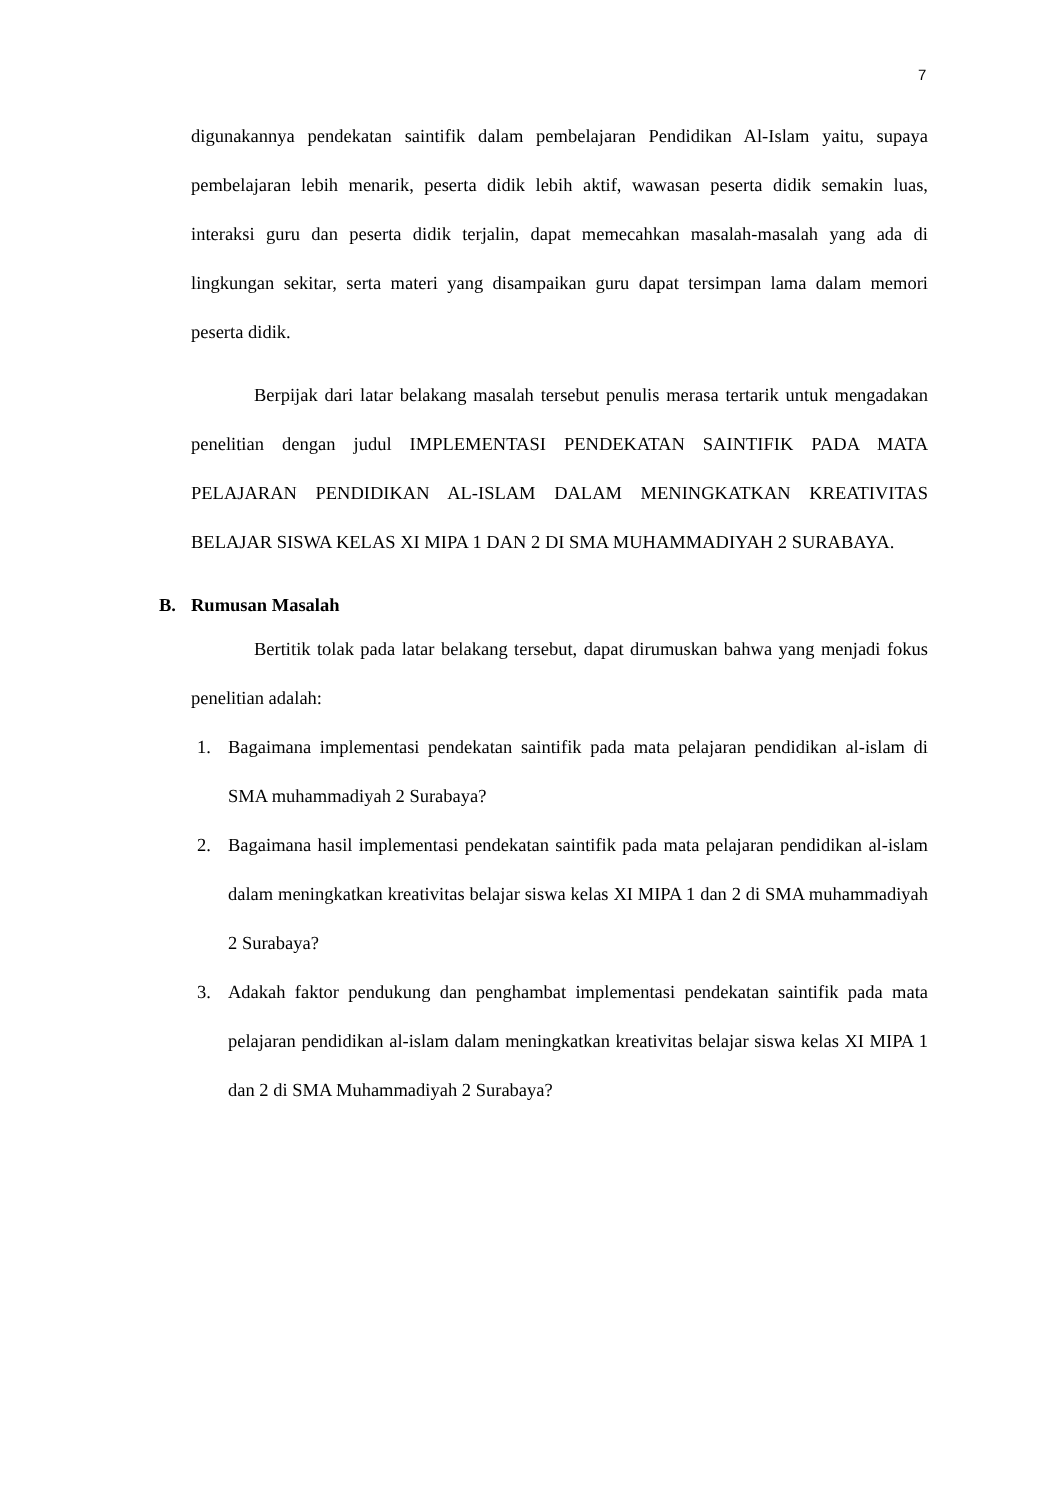7
digunakannya pendekatan saintifik dalam pembelajaran Pendidikan Al-Islam yaitu, supaya pembelajaran lebih menarik, peserta didik lebih aktif, wawasan peserta didik semakin luas, interaksi guru dan peserta didik terjalin, dapat memecahkan masalah-masalah yang ada di lingkungan sekitar, serta materi yang disampaikan guru dapat tersimpan lama dalam memori peserta didik.
Berpijak dari latar belakang masalah tersebut penulis merasa tertarik untuk mengadakan penelitian dengan judul IMPLEMENTASI PENDEKATAN SAINTIFIK PADA MATA PELAJARAN PENDIDIKAN AL-ISLAM DALAM MENINGKATKAN KREATIVITAS BELAJAR SISWA KELAS XI MIPA 1 DAN 2 DI SMA MUHAMMADIYAH 2 SURABAYA.
B. Rumusan Masalah
Bertitik tolak pada latar belakang tersebut, dapat dirumuskan bahwa yang menjadi fokus penelitian adalah:
1. Bagaimana implementasi pendekatan saintifik pada mata pelajaran pendidikan al-islam di SMA muhammadiyah 2 Surabaya?
2. Bagaimana hasil implementasi pendekatan saintifik pada mata pelajaran pendidikan al-islam dalam meningkatkan kreativitas belajar siswa kelas XI MIPA 1 dan 2 di SMA muhammadiyah 2 Surabaya?
3. Adakah faktor pendukung dan penghambat implementasi pendekatan saintifik pada mata pelajaran pendidikan al-islam dalam meningkatkan kreativitas belajar siswa kelas XI MIPA 1 dan 2 di SMA Muhammadiyah 2 Surabaya?